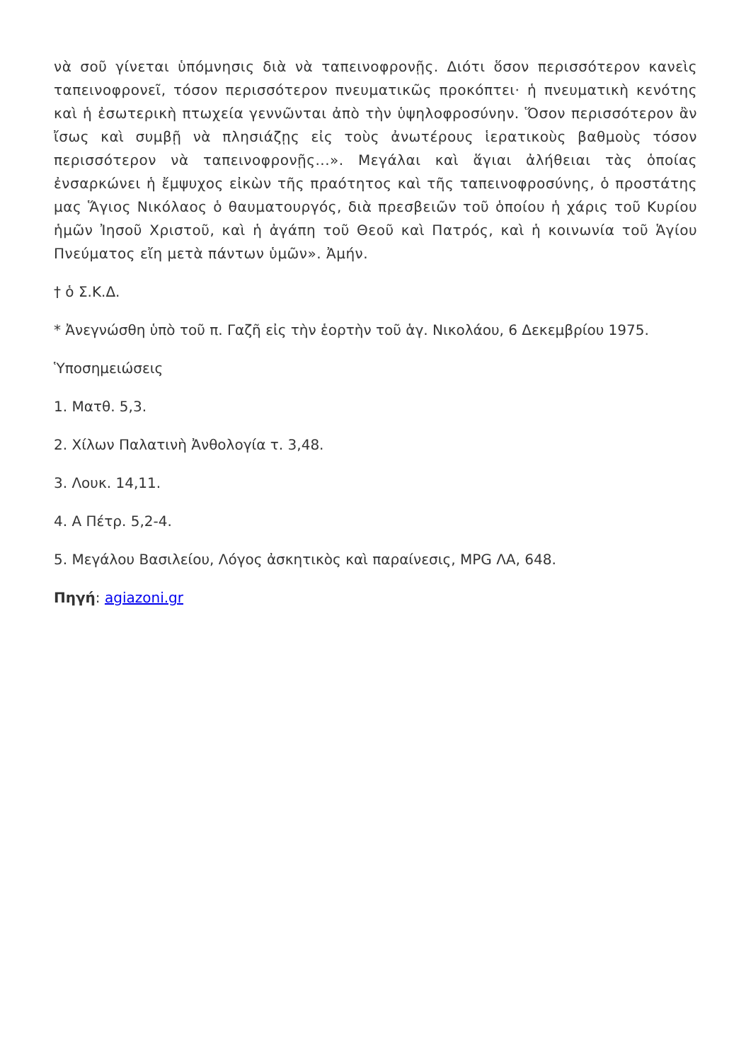νὰ σοῦ γίνεται ὑπόμνησις διὰ νὰ ταπεινοφρονῇς. Διότι ὅσον περισσότερον κανεὶς ταπεινοφρονεῖ, τόσον περισσότερον πνευματικῶς προκόπτει· ἡ πνευματικὴ κενότης καὶ ἡ ἐσωτερικὴ πτωχεία γεννῶνται ἀπὸ τὴν ὑψηλοφροσύνην. Ὅσον περισσότερον ἂν ἴσως καὶ συμβῇ νὰ πλησιάζῃς εἰς τοὺς ἀνωτέρους ἱερατικοὺς βαθμοὺς τόσον περισσότερον νὰ ταπεινοφρονῇς...». Μεγάλαι καὶ ἅγιαι ἀλήθειαι τὰς ὁποίας ἐνσαρκώνει ἡ ἔμψυχος εἰκὼν τῆς πραότητος καὶ τῆς ταπεινοφροσύνης, ὁ προστάτης μας Ἅγιος Νικόλαος ὁ θαυματουργός, διὰ πρεσβειῶν τοῦ ὁποίου ἡ χάρις τοῦ Κυρίου ἡμῶν Ἰησοῦ Χριστοῦ, καὶ ἡ ἀγάπη τοῦ Θεοῦ καὶ Πατρός, καὶ ἡ κοινωνία τοῦ Ἁγίου Πνεύματος εἴη μετὰ πάντων ὑμῶν». Ἀμήν.
† ὁ Σ.Κ.Δ.
* Ἀνεγνώσθη ὑπὸ τοῦ π. Γαζῆ εἰς τὴν ἑορτὴν τοῦ ἁγ. Νικολάου, 6 Δεκεμβρίου 1975.
Ὑποσημειώσεις
1. Ματθ. 5,3.
2. Χίλων Παλατινὴ Ἀνθολογία τ. 3,48.
3. Λουκ. 14,11.
4. Α Πέτρ. 5,2-4.
5. Μεγάλου Βασιλείου, Λόγος ἀσκητικὸς καὶ παραίνεσις, MPG ΛΑ, 648.
Πηγή: agiazoni.gr